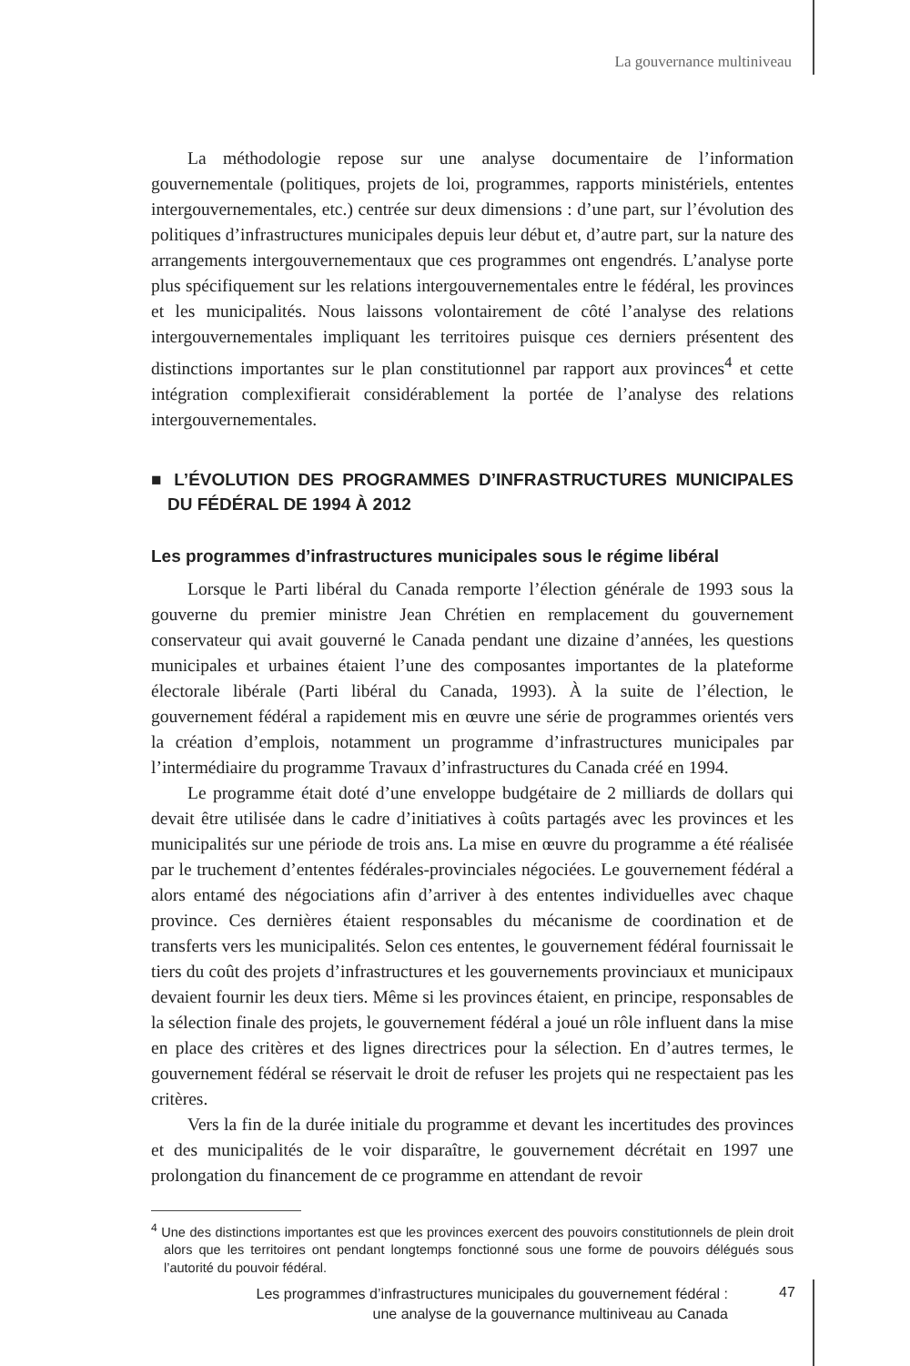La gouvernance multiniveau
La méthodologie repose sur une analyse documentaire de l’information gouvernementale (politiques, projets de loi, programmes, rapports ministériels, ententes intergouvernementales, etc.) centrée sur deux dimensions : d’une part, sur l’évolution des politiques d’infrastructures municipales depuis leur début et, d’autre part, sur la nature des arrangements intergouvernementaux que ces programmes ont engendrés. L’analyse porte plus spécifiquement sur les relations intergouvernementales entre le fédéral, les provinces et les municipalités. Nous laissons volontairement de côté l’analyse des relations intergouvernementales impliquant les territoires puisque ces derniers présentent des distinctions importantes sur le plan constitutionnel par rapport aux provinces<sup>4</sup> et cette intégration complexifierait considérablement la portée de l’analyse des relations intergouvernementales.
■ L’ÉVOLUTION DES PROGRAMMES D’INFRASTRUCTURES MUNICIPALES DU FÉDÉRAL DE 1994 À 2012
Les programmes d’infrastructures municipales sous le régime libéral
Lorsque le Parti libéral du Canada remporte l’élection générale de 1993 sous la gouverne du premier ministre Jean Chrétien en remplacement du gouvernement conservateur qui avait gouverné le Canada pendant une dizaine d’années, les questions municipales et urbaines étaient l’une des composantes importantes de la plateforme électorale libérale (Parti libéral du Canada, 1993). À la suite de l’élection, le gouvernement fédéral a rapidement mis en œuvre une série de programmes orientés vers la création d’emplois, notamment un programme d’infrastructures municipales par l’intermédiaire du programme Travaux d’infrastructures du Canada créé en 1994.
Le programme était doté d’une enveloppe budgétaire de 2 milliards de dollars qui devait être utilisée dans le cadre d’initiatives à coûts partagés avec les provinces et les municipalités sur une période de trois ans. La mise en œuvre du programme a été réalisée par le truchement d’ententes fédérales-provinciales négociées. Le gouvernement fédéral a alors entamé des négociations afin d’arriver à des ententes individuelles avec chaque province. Ces dernières étaient responsables du mécanisme de coordination et de transferts vers les municipalités. Selon ces ententes, le gouvernement fédéral fournissait le tiers du coût des projets d’infrastructures et les gouvernements provinciaux et municipaux devaient fournir les deux tiers. Même si les provinces étaient, en principe, responsables de la sélection finale des projets, le gouvernement fédéral a joué un rôle influent dans la mise en place des critères et des lignes directrices pour la sélection. En d’autres termes, le gouvernement fédéral se réservait le droit de refuser les projets qui ne respectaient pas les critères.
Vers la fin de la durée initiale du programme et devant les incertitudes des provinces et des municipalités de le voir disparaître, le gouvernement décrétait en 1997 une prolongation du financement de ce programme en attendant de revoir
<sup>4</sup> Une des distinctions importantes est que les provinces exercent des pouvoirs constitutionnels de plein droit alors que les territoires ont pendant longtemps fonctionné sous une forme de pouvoirs délégués sous l’autorité du pouvoir fédéral.
Les programmes d’infrastructures municipales du gouvernement fédéral :
une analyse de la gouvernance multiniveau au Canada
47